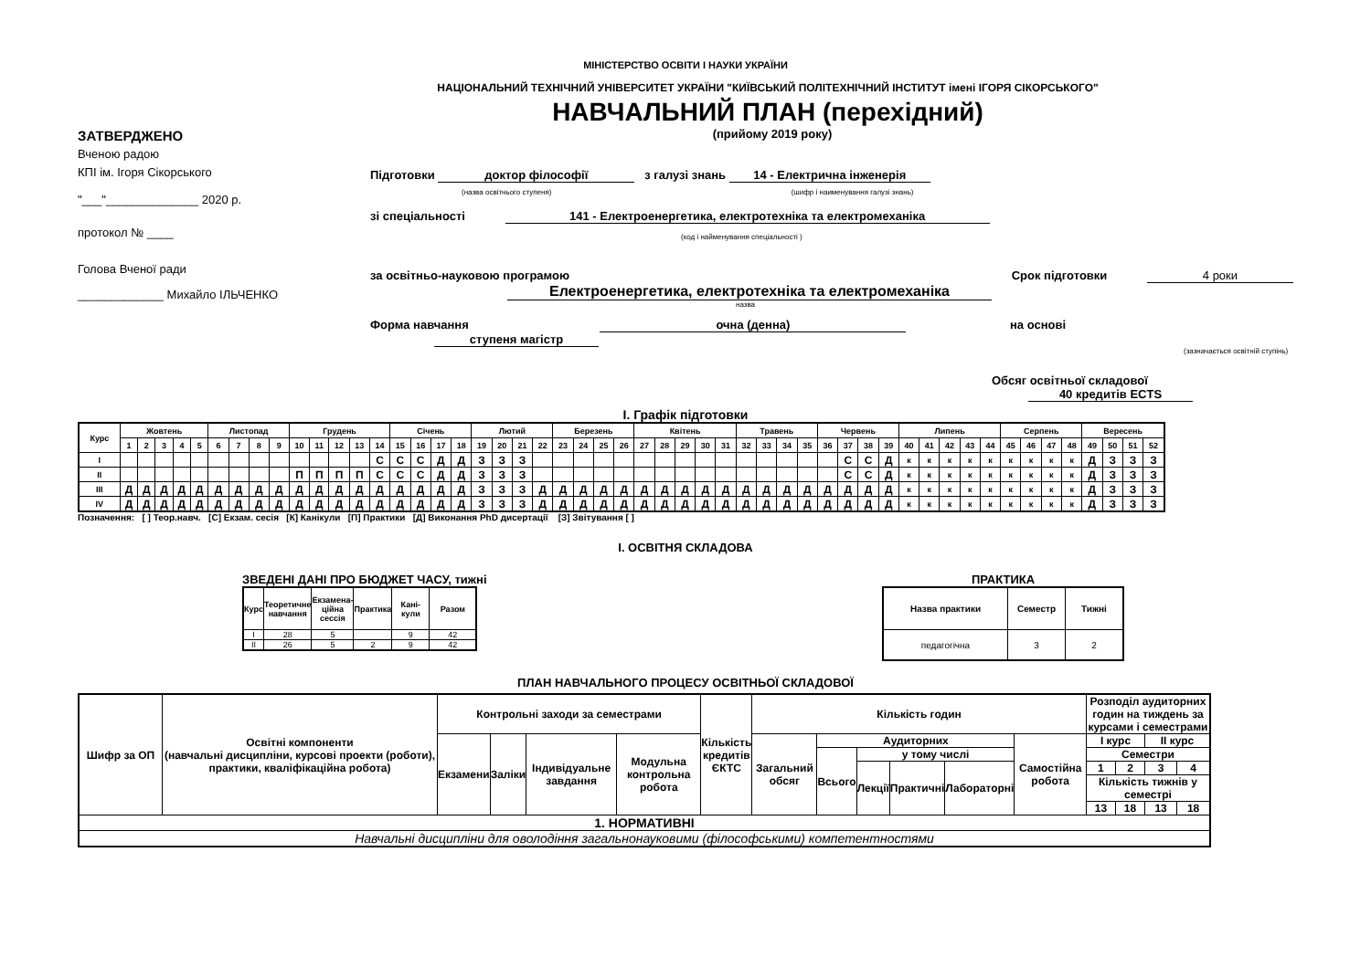МІНІСТЕРСТВО ОСВІТИ І НАУКИ УКРАЇНИ
НАЦІОНАЛЬНИЙ ТЕХНІЧНИЙ УНІВЕРСИТЕТ УКРАЇНИ "КИЇВСЬКИЙ ПОЛІТЕХНІЧНИЙ ІНСТИТУТ імені ІГОРЯ СІКОРСЬКОГО"
НАВЧАЛЬНИЙ ПЛАН (перехідний)
ЗАТВЕРДЖЕНО
Вченою радою
КПІ ім. Ігоря Сікорського
"___"______________ 2020 р.
протокол № ____
Голова Вченої ради
_____________ Михайло ІЛЬЧЕНКО
(прийому 2019 року)
Підготовки доктор філософії з галузі знань 14 - Електрична інженерія
(назва освітнього ступеня) (шифр і наименування галузі знань)
зі спеціальності 141 - Електроенергетика, електротехніка та електромеханіка
(код і найменування спеціальності )
за освітньо-науковою програмою Срок підготовки 4 роки
Електроенергетика, електротехніка та електромеханіка
назва
Форма навчання очна (денна) на основі ступеня магістр
(зазначається освітній ступінь)
Обсяг освітньої складової 40 кредитів ECTS
І. Графік підготовки
| Курс | Жовтень | | | | | Листопад | | | | Грудень | | | | | Січень | | | | Лютий | | | | Березень | | | | Квітень | | | | | Травень | | | | Червень | | | | Липень | | | | | Серпень | | | | Вересень | | | |
| --- | --- | --- | --- | --- | --- | --- | --- | --- | --- | --- | --- | --- | --- | --- | --- | --- | --- | --- | --- | --- | --- | --- | --- | --- | --- | --- | --- | --- | --- | --- | --- | --- | --- | --- | --- | --- | --- | --- | --- | --- | --- | --- | --- | --- | --- | --- | --- | --- | --- | --- | --- | --- |
| | 1 | 2 | 3 | 4 | 5 | 6 | 7 | 8 | 9 | 10 | 11 | 12 | 13 | 14 | 15 | 16 | 17 | 18 | 19 | 20 | 21 | 22 | 23 | 24 | 25 | 26 | 27 | 28 | 29 | 30 | 31 | 32 | 33 | 34 | 35 | 36 | 37 | 38 | 39 | 40 | 41 | 42 | 43 | 44 | 45 | 46 | 47 | 48 | 49 | 50 | 51 | 52 |
| I | | | | | | | | | | | | | | С | С | С | Д | Д | З | З | З | | | | | | | | | | | | | | | | С | С | Д | к | к | к | к | к | к | к | к | к | Д | З | З | З |
| II | | | | | | | | | | П | П | П | П | С | С | С | Д | Д | З | З | З | | | | | | | | | | | | | | | | С | С | Д | к | к | к | к | к | к | к | к | к | Д | З | З | З |
| III | Д | Д | Д | Д | Д | Д | Д | Д | Д | Д | Д | Д | Д | Д | Д | Д | Д | Д | З | З | З | Д | Д | Д | Д | Д | Д | Д | Д | Д | Д | Д | Д | Д | Д | Д | Д | Д | Д | к | к | к | к | к | к | к | к | к | Д | З | З | З |
| IV | Д | Д | Д | Д | Д | Д | Д | Д | Д | Д | Д | Д | Д | Д | Д | Д | Д | Д | З | З | З | Д | Д | Д | Д | Д | Д | Д | Д | Д | Д | Д | Д | Д | Д | Д | Д | Д | Д | к | к | к | к | к | к | к | к | к | Д | З | З | З |
Позначення: [ ] Теор.навч. [С] Екзам. сесія [К] Канікули [П] Практики [Д] Виконання PhD дисертації [З] Звітування [ ]
І. ОСВІТНЯ СКЛАДОВА
ЗВЕДЕНІ ДАНІ ПРО БЮДЖЕТ ЧАСУ, тижні
| Курс | Теоретичне навчання | Екзамена-ційна сессія | Практика | Кані-кули | Разом |
| --- | --- | --- | --- | --- | --- |
| I | 28 | 5 | | 9 | 42 |
| II | 26 | 5 | 2 | 9 | 42 |
ПРАКТИКА
| Назва практики | Семестр | Тижні |
| --- | --- | --- |
| педагогічна | 3 | 2 |
ПЛАН НАВЧАЛЬНОГО ПРОЦЕСУ ОСВІТНЬОЇ СКЛАДОВОЇ
| Шифр за ОП | Освітні компоненти (навчальні дисципліни, курсові проекти (роботи), практики, кваліфікаційна робота) | Контрольні заходи за семестрами | | | | Кількість кредитів ЄКТС | Кількість годин | | | | | | Розподіл аудиторних годин на тиждень за курсами і семестрами | | | |
| --- | --- | --- | --- | --- | --- | --- | --- | --- | --- | --- | --- | --- | --- | --- | --- | --- |
| | | Екзамени | Заліки | Індивідуальне завдання | Модульна контрольна робота | | Загальний обсяг | Аудиторних | | | | Самостійна робота | I курс | | II курс | |
| | | | | | | | | Всього | у тому числі | | | | Семестри | | | |
| | | | | | | | | | Лекції | Практичні | Лабораторні | | 1 | 2 | 3 | 4 |
| | | | | | | | | | | | | | Кількість тижнів у семестрі | | | |
| | | | | | | | | | | | | | 13 | 18 | 13 | 18 |
| 1. НОРМАТИВНІ | | | | | | | | | | | | | | | | |
| Навчальні дисципліни для оволодіння загальнонауковими (філософськими) компетентностями | | | | | | | | | | | | | | | | |